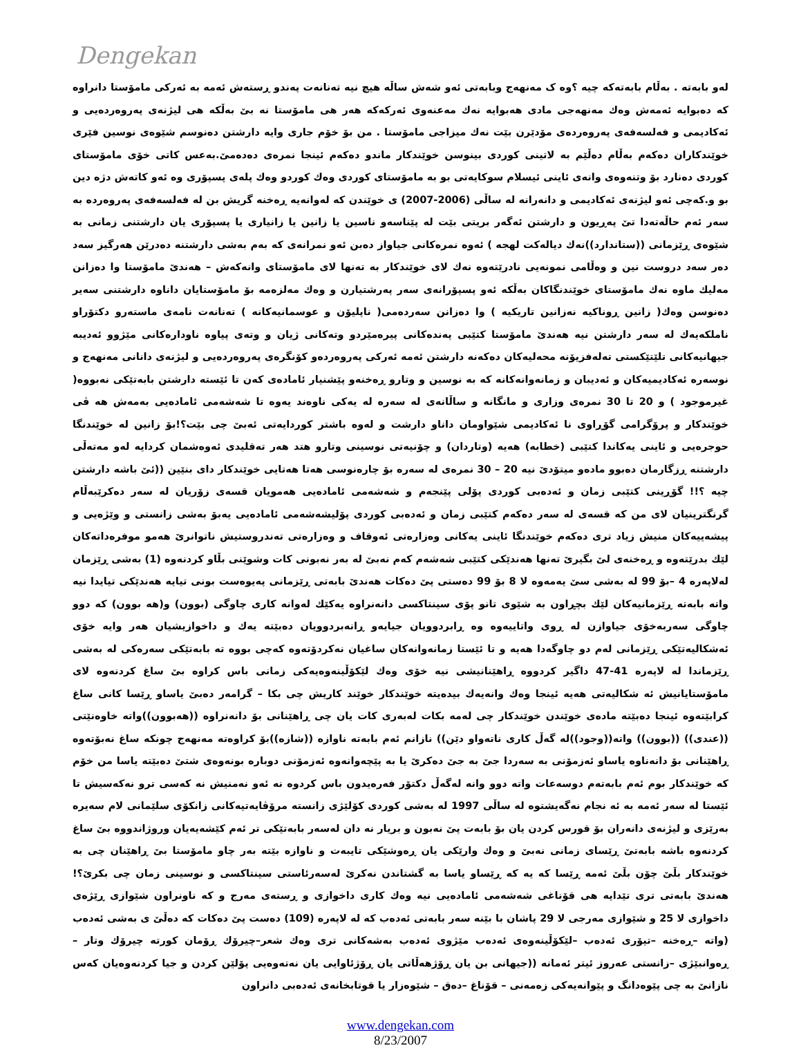Dengekan
لەو بابەتە . بەڵام بابەتەکە چیە ؟وە ک مەنهەج وبابەتی ئەو شەش ساڵە هیچ نیە تەنانەت پەندو ڕستەش ئەمە بە ئەرکی مامۆستا دانراوە کە دەبوایە ئەمەش وەك مەنهەجی مادی هەبوایە نەك مەعنەوی ئەرکەکە هەر هی مامۆستا نە بێ بەڵکە هی لیژنەی پەروەردەیی و ئەکادیمی و فەلسەفەی پەروەردەی مۆدێرن بێت نەك میزاجی مامۆستا . من بۆ خۆم جاری وایە دارشتن دەنوسم شێوەی نوسین فێری خوێندکاران دەکەم بەڵام دەڵێم بە لاتینی کوردی بینوسن خوێندکار ماندو دەکەم ئینجا نمرەی دەدەمێ.بەعس کاتی خۆی مامۆستای کوردی دەنارد بۆ وتنەوەی وانەی ئاینی ئیسلام سوکایەتی بو بە مامۆستای کوردی وەك کوردو وەك پلەی پسپۆری وە ئەو کاتەش دژە دین بو و.کەچی ئەو لیژنەی ئەکادیمی و دانەرانە لە ساڵی (2006-2007) ی خوێندن کە لەوانەیە ڕەخنە گریش بن لە فەلسەفەی پەروەردە بە سەر ئەم حاڵەتەدا تێ پەڕیون و دارشتن ئەگەر بریتی بێت لە پێناسەو ناسین یا زانین یا زانیاری یا پسپۆری یان دارشتنی زمانی بە شێوەی ڕێزمانی ((ستاندارد))نەك دیالەکت لهجە ) ئەوە نمرەکانی جیاواز دەبن ئەو نمرانەی کە بەم بەشی دارشتنە دەدرێن هەرگیز سەد دەر سەد دروست نین و وەڵامی نمونەیی نادرێتەوە نەك لای خوێندکار بە تەنها لای مامۆستای وانەکەش – هەندێ مامۆستا وا دەزانن مەلیك ماوە نەك مامۆستای خوێندنگاکان بەڵکە ئەو پسپۆرانەی سەر پەرشتیارن و وەك مەلزەمە بۆ مامۆستایان داناوە دارشتنی سەیر دەنوسن وەك( زانین ڕوناکیە نەزانین تاریکیە ) وا دەزانن سەردەمی( ناپلیۆن و عوسمانیەکانە ) تەنانەت نامەی ماستەرو دکتۆراو ناملکەیەك لە سەر دارشتن نیە هەندێ مامۆستا کتێبی پەندەکانی پیرەمێردو وتەکانی ژیان و وتەی پیاوە ناودارەکانی مێژوو ئەدیبە جیهانیەکانی تلێتێکستی تەلەفزیۆنە محەلیەکان دەکەنە دارشتن ئەمە ئەرکی پەروەردەو کۆنگرەی پەروەردەیی و لیژنەی دانانی مەنهەج و نوسەرە ئەکادیمیەکان و ئەدیبان و زمانەوانەکانە کە بە نوسین و وتارو ڕەخنەو پێشنیار ئامادەی کەن تا ئێستە دارشتن بابەتێکی نەبووە( غیرموجود ) و 20 تا 30 نمرەی وزاری و مانگانە و ساڵانەی لە سەرە لە یەکی ناوەند یەوە تا شەشەمی ئامادەیی بەمەش هە ڤی خوێندکار و پرۆگرامی گۆڕاوی نا ئەکادیمی شێواومان داناو دارشت و لەوە باشتر کوردایەتی ئەبێ چی بێت؟!بۆ زانین لە خوێندنگا حوجرەیی و ئاینی یەکاندا کتێبی (خطابە) هەیە (وتاردان) و چۆنیەتی نوسینی وتارو هتد هەر تەقلیدی ئەوەشمان کردایە لەو مەتەڵی دارشتنە ڕزگارمان دەبوو مادەو میتۆدێ نیە 20 – 30 نمرەی لە سەرە بۆ چارەنوسی هەتا هەتایی خوێندکار دای بنێین ((ئێ باشە دارشتن چیە ؟!! گۆڕینی کتێبی زمان و ئەدەبی کوردی پۆلی پێنجەم و شەشەمی ئامادەیی هەمویان قسەی زۆریان لە سەر دەکرێبەڵام گرنگترینیان لای من کە قسەی لە سەر دەکەم کتێبی زمان و ئەدەبی کوردی پۆلیشەشەمی ئامادەیی یەبۆ بەشی زانستی و وێژەیی و پیشەییەکان منیش زیاد تری دەکەم خوێندنگا ئاینی یەکانی وەزارەتی ئەوقاف و وەزارەتی تەندروستیش ناتوانرێ هەمو موفرەداتەکان لێك بدرێتەوە و ڕەخنەی لێ بگیرێ تەنها هەندێکی کتێبی شەشەم کەم نەبێ لە بەر نەبونی کات وشوێنی بڵاو کردنەوە (1) بەشی ڕێزمان لەلاپەرە 4 –بۆ 99 لە بەشی سێ یەمەوە لا 8 بۆ 99 دەستی پێ دەکات هەندێ بابەتی ڕێزمانی پەیوەست بونی تیایە هەندێکی تیایدا نیە واتە بابەتە ڕێزمانیەکان لێك بچڕاون بە شێوی تانو پۆی سینتاکسی دانەنراوە یەکێك لەوانە کاری چاوگی (بوون) و(هە بوون) کە دوو چاوگی سەربەخۆی جیاوازن لە ڕوی واتاییەوە وە ڕابردوویان جیایەو ڕانەبردوویان دەبێتە یەك و داخوازیشیان هەر وایە خۆی ئەشکالیەتێکی ڕێزمانی لەم دو چاوگەدا هەیە و تا ئێستا زمانەوانەکان ساغیان نەکردۆتەوە کەچی بووە تە بابەتێکی سەرەکی لە بەشی ڕێزماندا لە لاپەرە 41-47 داگیر کردووە ڕاهێنانیشی نیە خۆی وەك لێکۆڵینەوەیەکی زمانی باس کراوە بێ ساغ کردنەوە لای مامۆستایانیش ئە شکالیەتی هەیە ئینجا وەك وانەیەك بیدەیتە خوێندکار خوێند کاریش چی بکا – گرامەر دەبێ یاساو ڕێسا کانی ساغ کرابێتەوە ئینجا دەبێتە مادەی خوێندن خوێندکار چی لەمە بکات لەبەری کات یان چی ڕاهێنانی بۆ دانەنراوە ((هەبوون))واتە خاوەنێتی ((عندی)) ((بوون)) واتە((وجود))لە گەڵ کاری ناتەواو دێن)) نازانم ئەم بابەتە ناوازە ((شازە))بۆ کراوەتە مەنهەج چونکە ساغ نەبۆتەوە ڕاهێنانی بۆ دانەناوە یاساو ئەزمۆنی بە سەردا جێ بە جێ دەکرێ یا بە پێچەوانەوە ئەزمۆنی دوبارە بونەوەی شتێ دەبێتە یاسا من خۆم کە خوێندکار بوم ئەم بابەتەم دوسەعات واتە دوو وانە لەگەڵ دکتۆر فەرەیدون باس کردوە نە ئەو نەمنیش نە کەسی ترو نەکەسیش تا ئێستا لە سەر ئەمە بە ئە نجام نەگەیشتوە لە ساڵی 1997 لە بەشی کوردی کۆلێژی زانستە مرۆڤایەتیەکانی زانکۆی سلێمانی لام سەیرە بەرێزی و لیژنەی دانەران بۆ قورس کردن یان بۆ بابەت پێ نەبون و بریار نە دان لەسەر بابەتێکی تر ئەم کێشەیەیان وروژاندووە بێ ساغ کردنەوە باشە بابەتێ ڕێسای زمانی نەبێ و وەك وارێکی یان ڕەوشێکی تایبەت و ناوازە بێتە بەر چاو مامۆستا بێ ڕاهێنان چی بە خوێندکار بڵێ چۆن بڵێ ئەمە ڕێسا کە یە کە ڕێساو یاسا بە گشتاندن نەکرێ لەسەرئاستی سینتاکسی و نوسینی زمان چی بکرێ؟! هەندێ بابەتی تری تێدایە هی قۆناغی شەشەمی ئامادەیی نیە وەك کاری داخوازی و ڕستەی مەرج و کە ناونراون شێوازی ڕێژەی داخوازی لا 25 و شێوازی مەرجی لا 29 پاشان با بێنە سەر بابەتی ئەدەب کە لە لاپەرە (109) دەست پێ دەکات کە دەڵێ ی بەشی ئەدەب (واتە –ڕەخنە –تیۆری ئەدەب –لێکۆڵینەوەی ئەدەب مێژوی ئەدەب بەشەکانی تری وەك شعر–چیرۆك ڕۆمان کورتە چیرۆك وتار – ڕەوانبێژی –زانستی عەروز ئیتر ئەمانە ((جیهانی بن یان ڕۆژهەڵاتی یان ڕۆژئاوایی یان نەتەوەیی پۆلێن کردن و جیا کردنەوەیان کەس نازانێ بە چی پێوەدانگ و پێوانەیەکی زەمەنی – قۆناغ –دەق – شێوەزار یا قوتابخانەی ئەدەبی دانراون
www.dengekan.com
8/23/2007